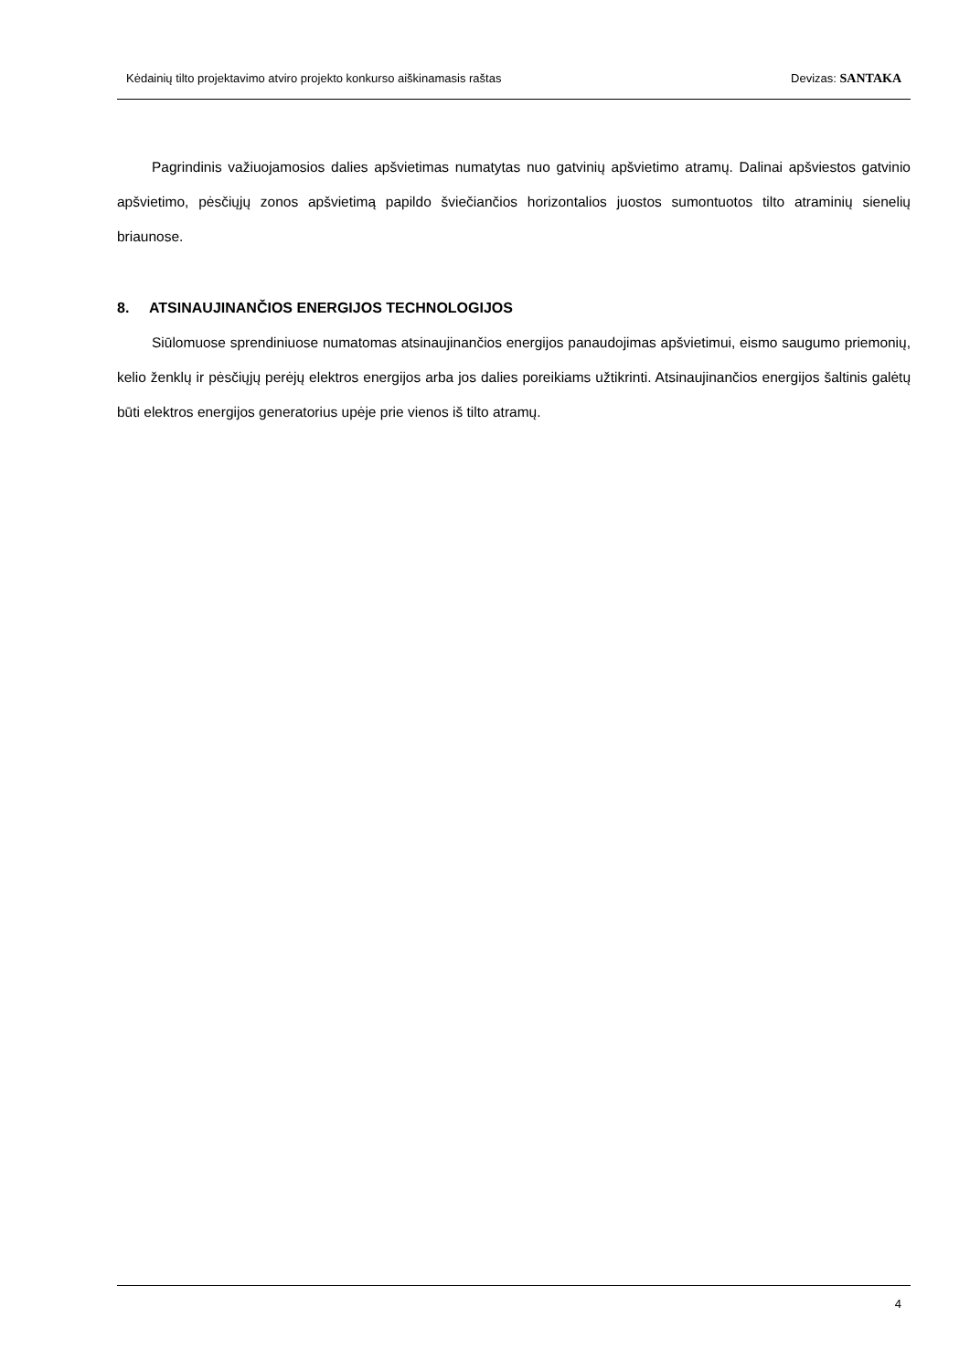Kėdainių tilto projektavimo atviro projekto konkurso aiškinamasis raštas Devizas: SANTAKA
Pagrindinis važiuojamosios dalies apšvietimas numatytas nuo gatvinių apšvietimo atramų. Dalinai apšviestos gatvinio apšvietimo, pėsčiųjų zonos apšvietimą papildo šviečiančios horizontalios juostos sumontuotos tilto atraminių sienelių briaunose.
8. ATSINAUJINANČIOS ENERGIJOS TECHNOLOGIJOS
Siūlomuose sprendiniuose numatomas atsinaujinančios energijos panaudojimas apšvietimui, eismo saugumo priemonių, kelio ženklų ir pėsčiųjų perėjų elektros energijos arba jos dalies poreikiams užtikrinti. Atsinaujinančios energijos šaltinis galėtų būti elektros energijos generatorius upėje prie vienos iš tilto atramų.
4